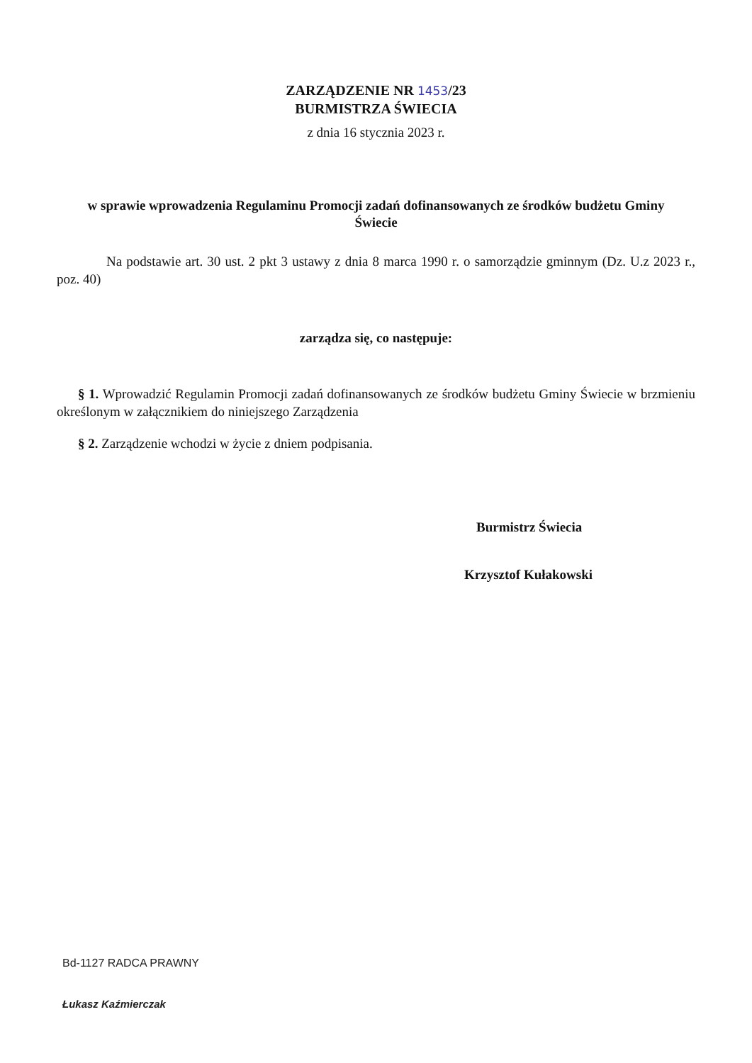ZARZĄDZENIE NR 1453/23
BURMISTRZA ŚWIECIA
z dnia 16 stycznia 2023 r.
w sprawie wprowadzenia Regulaminu Promocji zadań dofinansowanych ze środków budżetu Gminy Świecie
Na podstawie art. 30 ust. 2 pkt 3 ustawy z dnia 8 marca 1990 r. o samorządzie gminnym (Dz. U.z 2023 r., poz. 40)
zarządza się, co następuje:
§ 1. Wprowadzić Regulamin Promocji zadań dofinansowanych ze środków budżetu Gminy Świecie w brzmieniu określonym w załącznikiem do niniejszego Zarządzenia
§ 2. Zarządzenie wchodzi w życie z dniem podpisania.
Burmistrz Świecia
Krzysztof Kułakowski
Bd-1127 RADCA PRAWNY
Łukasz Kaźmierczak